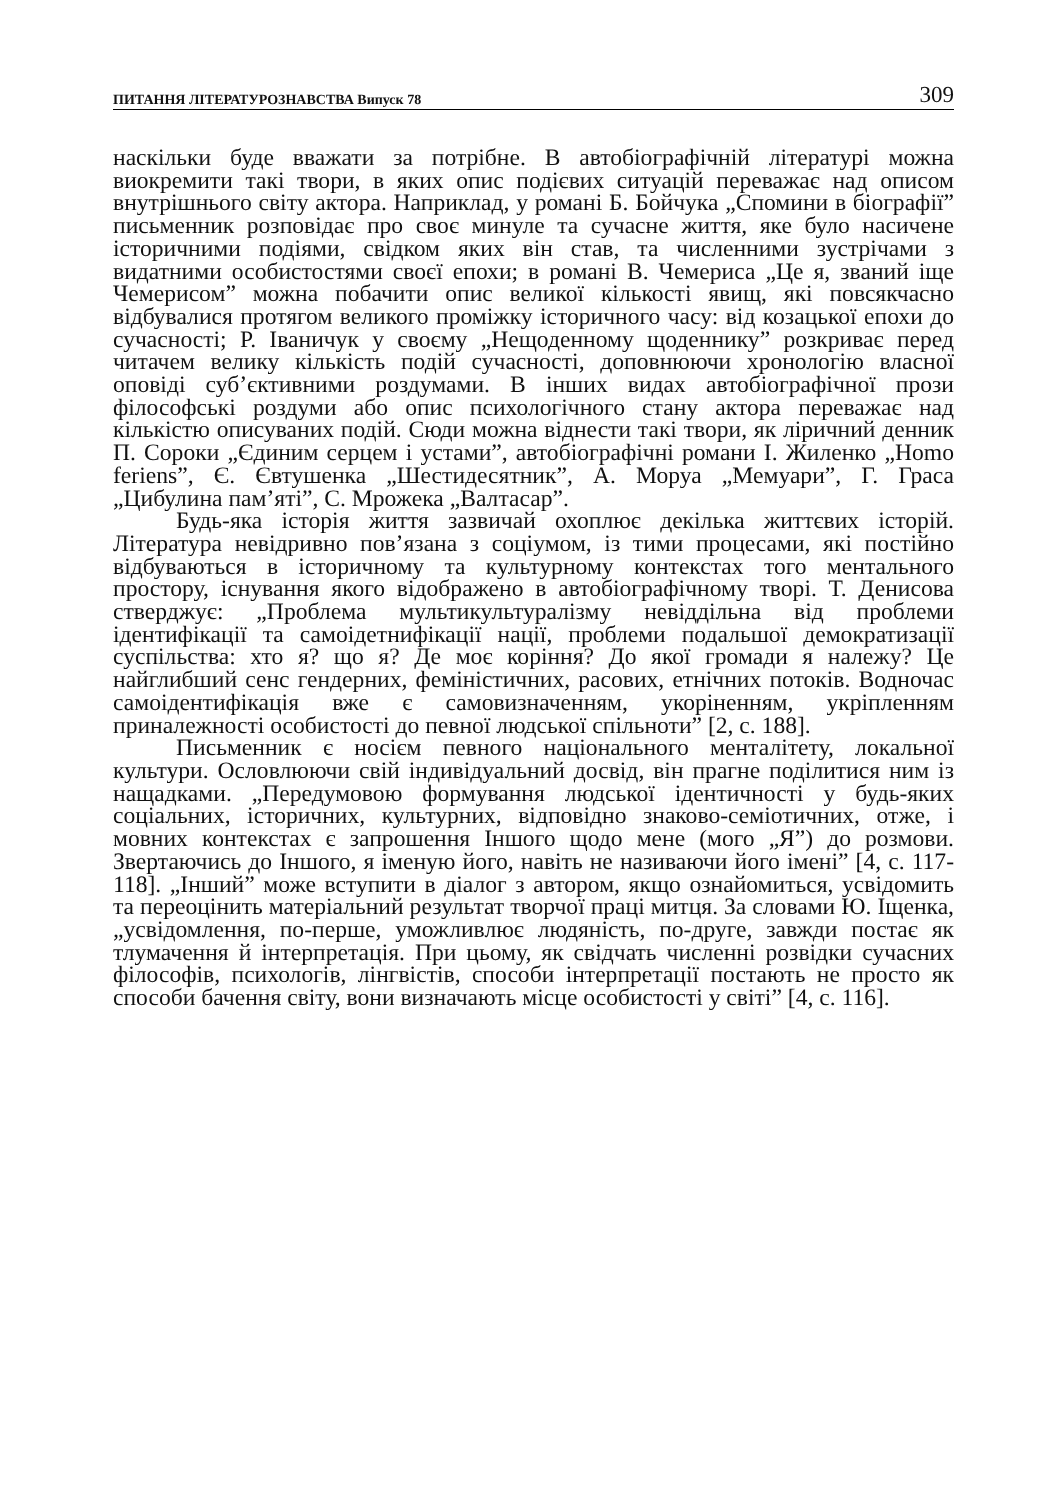ПИТАННЯ ЛІТЕРАТУРОЗНАВСТВА Випуск 78 309
наскільки буде вважати за потрібне. В автобіографічній літературі можна виокремити такі твори, в яких опис подієвих ситуацій переважає над описом внутрішнього світу актора. Наприклад, у романі Б. Бойчука „Спомини в біографії” письменник розповідає про своє минуле та сучасне життя, яке було насичене історичними подіями, свідком яких він став, та численними зустрічами з видатними особистостями своєї епохи; в романі В. Чемериса „Це я, званий іще Чемерисом” можна побачити опис великої кількості явищ, які повсякчасно відбувалися протягом великого проміжку історичного часу: від козацької епохи до сучасності; Р. Іваничук у своєму „Нещоденному щоденнику” розкриває перед читачем велику кількість подій сучасності, доповнюючи хронологію власної оповіді суб’єктивними роздумами. В інших видах автобіографічної прози філософські роздуми або опис психологічного стану актора переважає над кількістю описуваних подій. Сюди можна віднести такі твори, як ліричний денник П. Сороки „Єдиним серцем і устами”, автобіографічні романи І. Жиленко „Homo feriens”, Є. Євтушенка „Шестидесятник”, А. Моруа „Мемуари”, Г. Граса „Цибулина пам’яті”, С. Мрожека „Валтасар”.
Будь-яка історія життя зазвичай охоплює декілька життєвих історій. Література невідривно пов’язана з соціумом, із тими процесами, які постійно відбуваються в історичному та культурному контекстах того ментального простору, існування якого відображено в автобіографічному творі. Т. Денисова стверджує: „Проблема мультикультуралізму невіддільна від проблеми ідентифікації та самоідетнифікації нації, проблеми подальшої демократизації суспільства: хто я? що я? Де моє коріння? До якої громади я належу? Це найглибший сенс гендерних, феміністичних, расових, етнічних потоків. Водночас самоідентифікація вже є самовизначенням, укоріненням, укріпленням приналежності особистості до певної людської спільноти” [2, с. 188].
Письменник є носієм певного національного менталітету, локальної культури. Ословлюючи свій індивідуальний досвід, він прагне поділитися ним із нащадками. „Передумовою формування людської ідентичності у будь-яких соціальних, історичних, культурних, відповідно знаково-семіотичних, отже, і мовних контекстах є запрошення Іншого щодо мене (мого „Я”) до розмови. Звертаючись до Іншого, я іменую його, навіть не називаючи його імені” [4, с. 117-118]. „Інший” може вступити в діалог з автором, якщо ознайомиться, усвідомить та переоцінить матеріальний результат творчої праці митця. За словами Ю. Іщенка, „усвідомлення, по-перше, уможливлює людяність, по-друге, завжди постає як тлумачення й інтерпретація. При цьому, як свідчать численні розвідки сучасних філософів, психологів, лінгвістів, способи інтерпретації постають не просто як способи бачення світу, вони визначають місце особистості у світі” [4, с. 116].